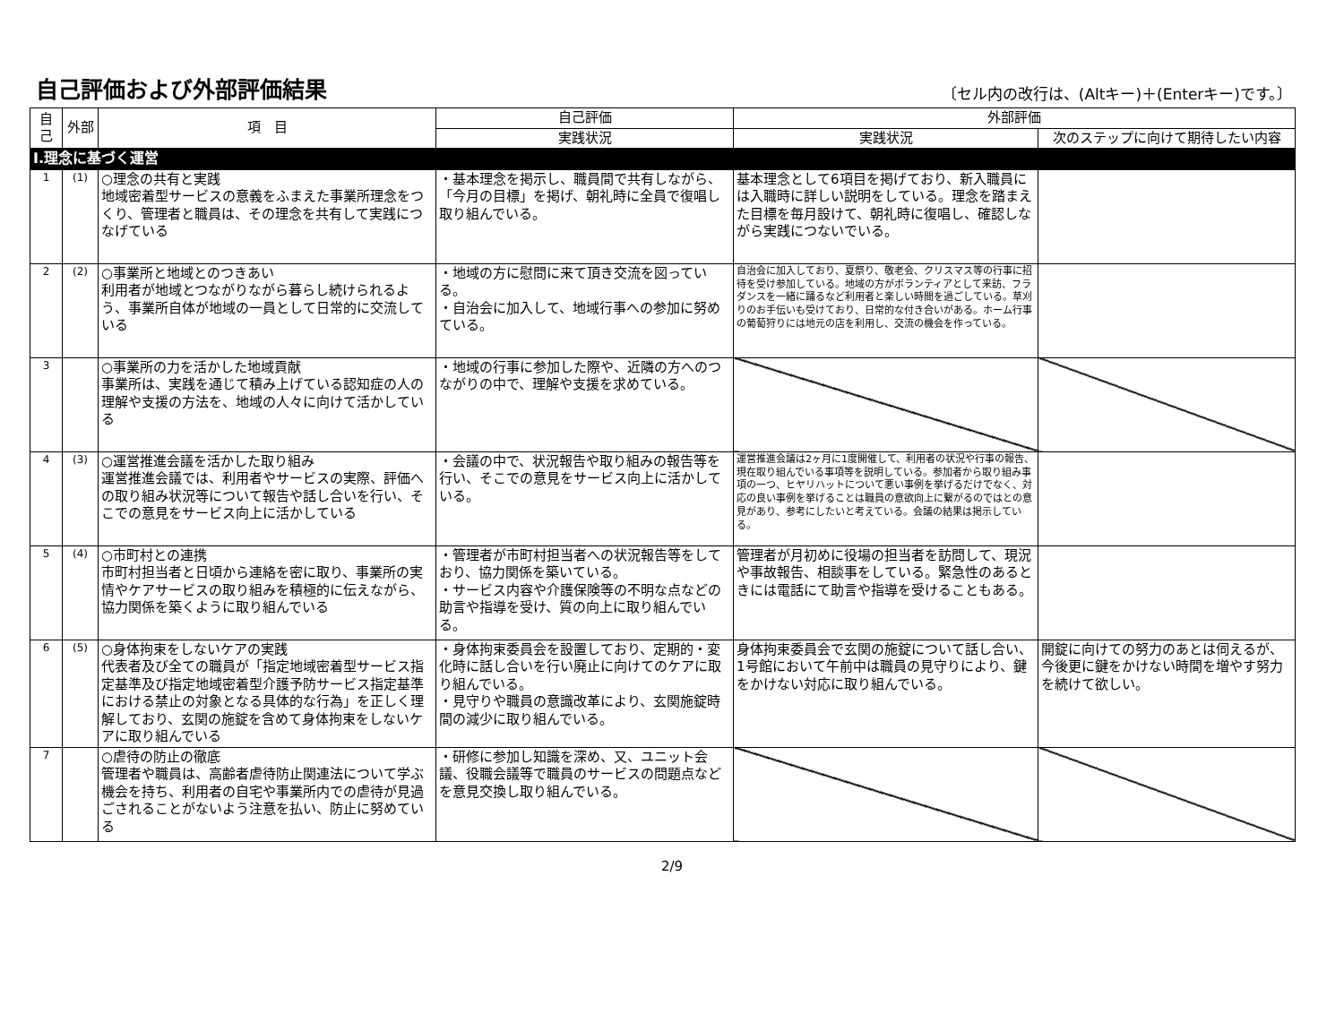自己評価および外部評価結果
〔セル内の改行は、(Altキー)＋(Enterキー)です。〕
| 自己 | 外部 | 項 目 | 自己評価 | 外部評価 | |
| --- | --- | --- | --- | --- | --- |
| | | | 実践状況 | 実践状況 | 次のステップに向けて期待したい内容 |
| Ⅰ.理念に基づく運営 | | | | | |
| 1 | (1) | ○理念の共有と実践 地域密着型サービスの意義をふまえた事業所理念をつくり、管理者と職員は、その理念を共有して実践につなげている | ・基本理念を掲示し、職員間で共有しながら、「今月の目標」を掲げ、朝礼時に全員で復唱し取り組んでいる。 | 基本理念として6項目を掲げており、新入職員には入職時に詳しい説明をしている。理念を踏まえた目標を毎月設けて、朝礼時に復唱し、確認しながら実践につないでいる。 | |
| 2 | (2) | ○事業所と地域とのつきあい 利用者が地域とつながりながら暮らし続けられるよう、事業所自体が地域の一員として日常的に交流している | ・地域の方に慰問に来て頂き交流を図っている。 ・自治会に加入して、地域行事への参加に努めている。 | 自治会に加入しており、夏祭り、敬老会、クリスマス等の行事に招待を受け参加している。地域の方がボランティアとして来訪、フラダンスを一緒に踊るなど利用者と楽しい時間を過ごしている。草刈りのお手伝いも受けており、日常的な付き合いがある。ホーム行事の葡萄狩りには地元の店を利用し、交流の機会を作っている。 | |
| 3 | | ○事業所の力を活かした地域貢献 事業所は、実践を通じて積み上げている認知症の人の理解や支援の方法を、地域の人々に向けて活かしている | ・地域の行事に参加した際や、近隣の方へのつながりの中で、理解や支援を求めている。 | | |
| 4 | (3) | ○運営推進会議を活かした取り組み 運営推進会議では、利用者やサービスの実際、評価への取り組み状況等について報告や話し合いを行い、そこでの意見をサービス向上に活かしている | ・会議の中で、状況報告や取り組みの報告等を行い、そこでの意見をサービス向上に活かしている。 | 運営推進会議は2ヶ月に1度開催して、利用者の状況や行事の報告、現在取り組んでいる事項等を説明している。参加者から取り組み事項の一つ、ヒヤリハットについて悪い事例を挙げるだけでなく、対応の良い事例を挙げることは職員の意欲向上に繋がるのではとの意見があり、参考にしたいと考えている。会議の結果は掲示している。 | |
| 5 | (4) | ○市町村との連携 市町村担当者と日頃から連絡を密に取り、事業所の実情やケアサービスの取り組みを積極的に伝えながら、協力関係を築くように取り組んでいる | ・管理者が市町村担当者への状況報告等をしており、協力関係を築いている。 ・サービス内容や介護保険等の不明な点などの助言や指導を受け、質の向上に取り組んでいる。 | 管理者が月初めに役場の担当者を訪問して、現況や事故報告、相談事をしている。緊急性のあるときには電話にて助言や指導を受けることもある。 | |
| 6 | (5) | ○身体拘束をしないケアの実践 代表者及び全ての職員が「指定地域密着型サービス指定基準及び指定地域密着型介護予防サービス指定基準における禁止の対象となる具体的な行為」を正しく理解しており、玄関の施錠を含めて身体拘束をしないケアに取り組んでいる | ・身体拘束委員会を設置しており、定期的・変化時に話し合いを行い廃止に向けてのケアに取り組んでいる。 ・見守りや職員の意識改革により、玄関施錠時間の減少に取り組んでいる。 | 身体拘束委員会で玄関の施錠について話し合い、1号館において午前中は職員の見守りにより、鍵をかけない対応に取り組んでいる。 | 開錠に向けての努力のあとは伺えるが、今後更に鍵をかけない時間を増やす努力を続けて欲しい。 |
| 7 | | ○虐待の防止の徹底 管理者や職員は、高齢者虐待防止関連法について学ぶ機会を持ち、利用者の自宅や事業所内での虐待が見過ごされることがないよう注意を払い、防止に努めている | ・研修に参加し知識を深め、又、ユニット会議、役職会議等で職員のサービスの問題点などを意見交換し取り組んでいる。 | | |
2/9